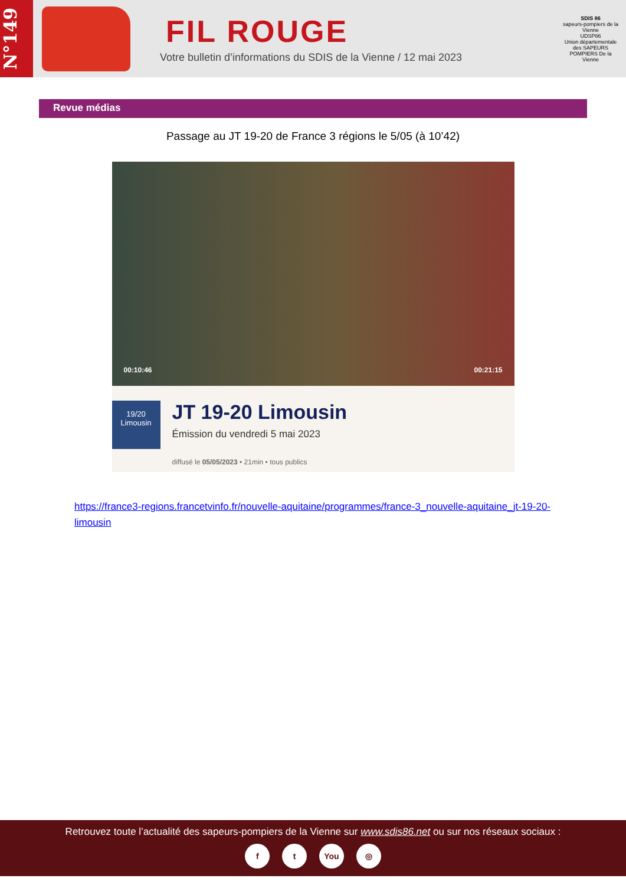N°149
FIL ROUGE
Votre bulletin d’informations du SDIS de la Vienne / 12 mai 2023
SDIS 86
sapeurs-pompiers de la Vienne
UDSP86
Union départementale des SAPEURS POMPIERS De la Vienne
Revue médias
Passage au JT 19-20 de France 3 régions le 5/05 (à 10’42)
00:10:46 00:21:15
19/20
Limousin
JT 19-20 Limousin
Émission du vendredi 5 mai 2023
diffusé le 05/05/2023 • 21min • tous publics
https://france3-regions.francetvinfo.fr/nouvelle-aquitaine/programmes/france-3_nouvelle-aquitaine_jt-19-20-limousin
Retrouvez toute l’actualité des sapeurs-pompiers de la Vienne sur www.sdis86.net ou sur nos réseaux sociaux :
f t You ◎